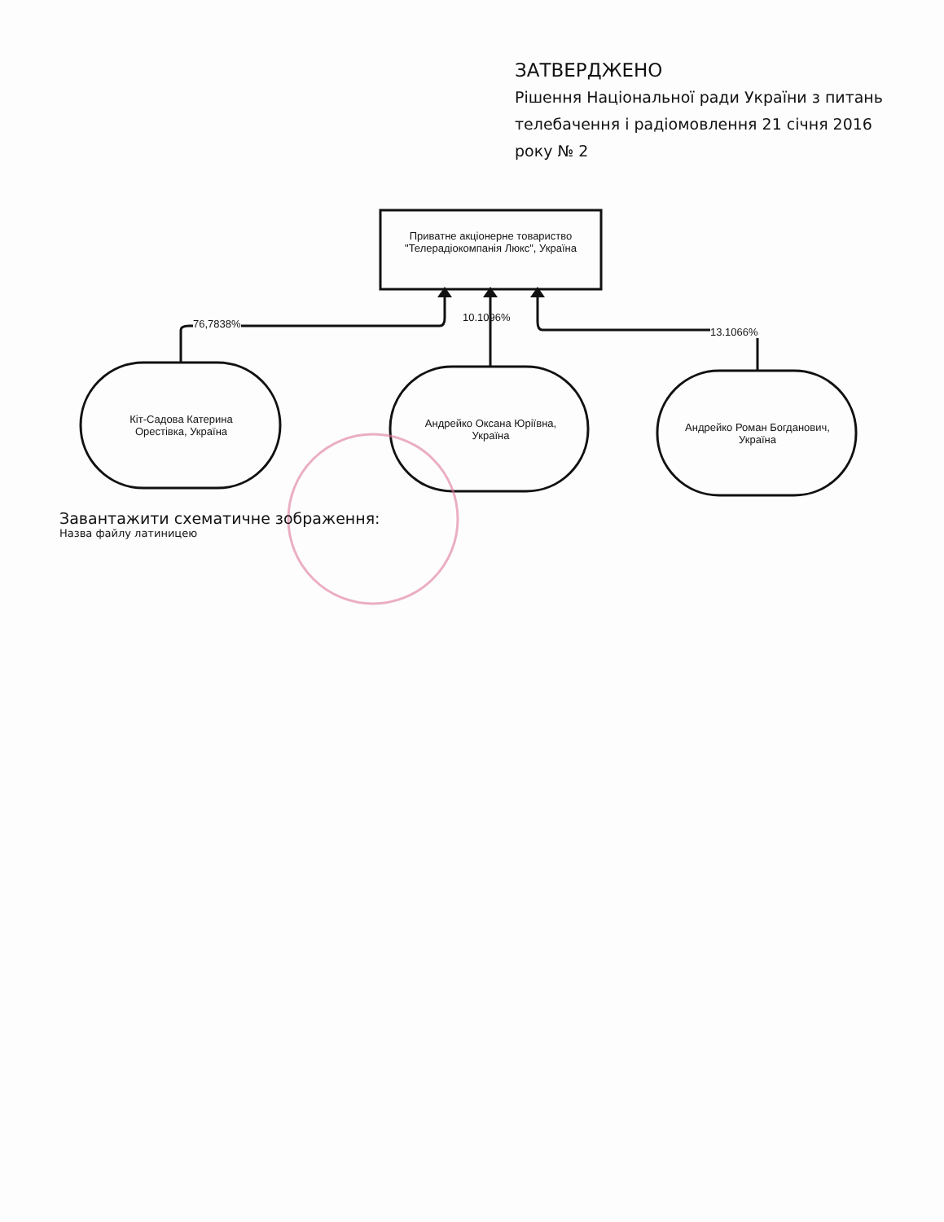ЗАТВЕРДЖЕНО
Рішення Національної ради України з питань телебачення і радіомовлення 21 січня 2016 року № 2
Приватне акціонерне товариство "Телерадіокомпанія Люкс", Україна
76,7838%
10.1096%
13.1066%
Кіт-Садова Катерина Орестівка, Україна
Андрейко Оксана Юріївна, Україна
Андрейко Роман Богданович, Україна
Завантажити схематичне зображення:
Назва файлу латиницею